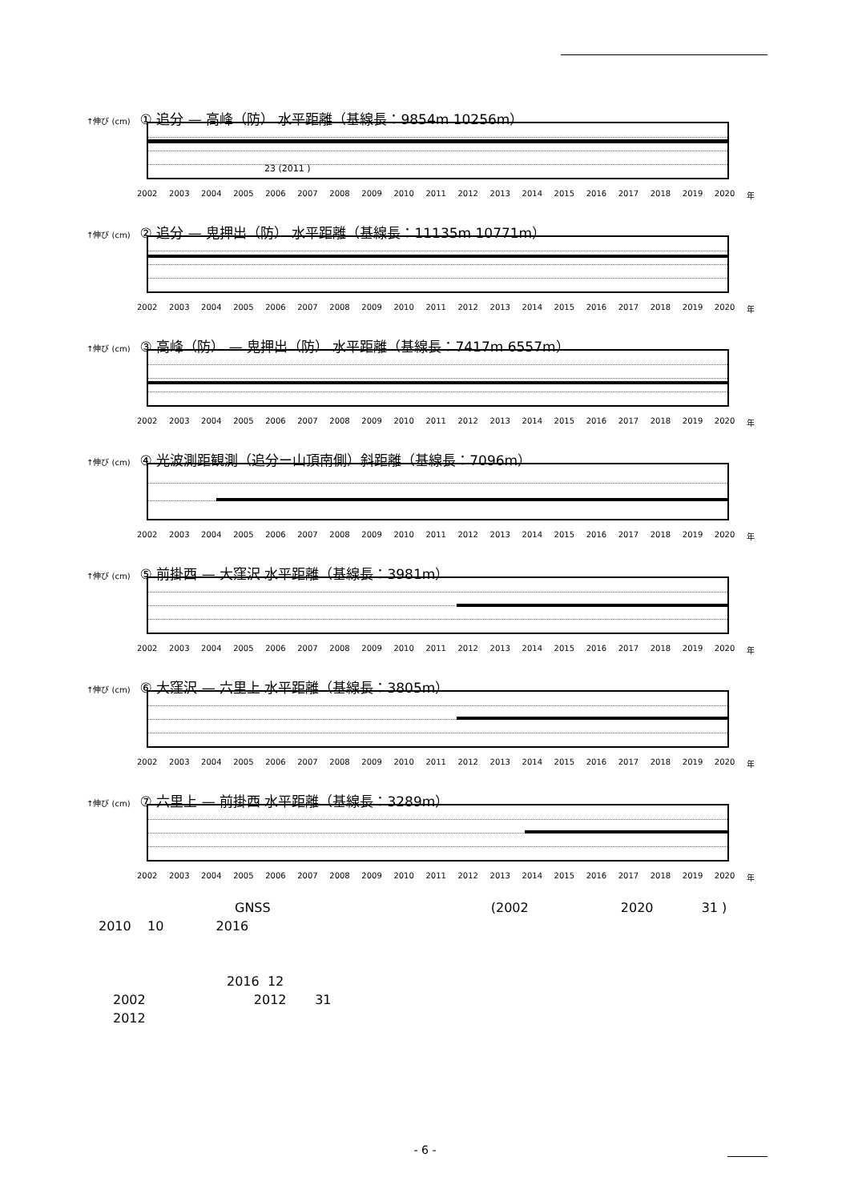↑伸び (cm) ① 追分 — 高峰（防） 水平距離（基線長：9854m 10256m）
23 (2011 )
2002 2003 2004 2005 2006 2007 2008 2009 2010 2011 2012 2013 2014 2015 2016 2017 2018 2019 2020 年
↑伸び (cm) ② 追分 — 鬼押出（防） 水平距離（基線長：11135m 10771m）
2002 2003 2004 2005 2006 2007 2008 2009 2010 2011 2012 2013 2014 2015 2016 2017 2018 2019 2020 年
↑伸び (cm) ③ 高峰（防） — 鬼押出（防） 水平距離（基線長：7417m 6557m）
2002 2003 2004 2005 2006 2007 2008 2009 2010 2011 2012 2013 2014 2015 2016 2017 2018 2019 2020 年
↑伸び (cm) ④ 光波測距観測（追分ー山頂南側）斜距離（基線長：7096m）
2002 2003 2004 2005 2006 2007 2008 2009 2010 2011 2012 2013 2014 2015 2016 2017 2018 2019 2020 年
↑伸び (cm) ⑤ 前掛西 — 大窪沢 水平距離（基線長：3981m）
2002 2003 2004 2005 2006 2007 2008 2009 2010 2011 2012 2013 2014 2015 2016 2017 2018 2019 2020 年
↑伸び (cm) ⑥ 大窪沢 — 六里上 水平距離（基線長：3805m）
2002 2003 2004 2005 2006 2007 2008 2009 2010 2011 2012 2013 2014 2015 2016 2017 2018 2019 2020 年
↑伸び (cm) ⑦ 六里上 — 前掛西 水平距離（基線長：3289m）
2002 2003 2004 2005 2006 2007 2008 2009 2010 2011 2012 2013 2014 2015 2016 2017 2018 2019 2020 年
GNSS (2002 2020 31 )
2010 10 2016
2016 12
2002 2012 31
2012
- 6 -